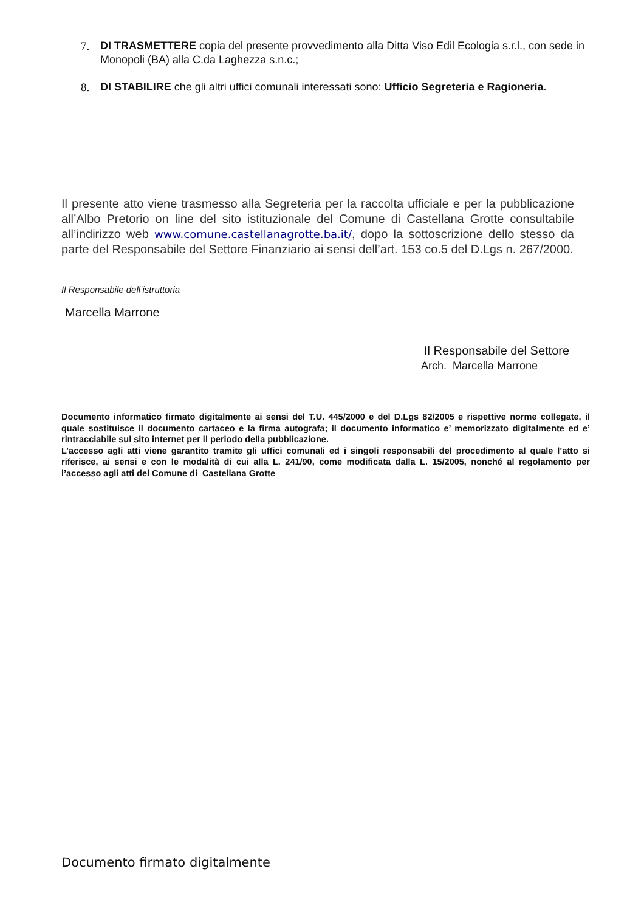7. DI TRASMETTERE copia del presente provvedimento alla Ditta Viso Edil Ecologia s.r.l., con sede in Monopoli (BA) alla C.da Laghezza s.n.c.;
8. DI STABILIRE che gli altri uffici comunali interessati sono: Ufficio Segreteria e Ragioneria.
Il presente atto viene trasmesso alla Segreteria per la raccolta ufficiale e per la pubblicazione all’Albo Pretorio on line del sito istituzionale del Comune di Castellana Grotte consultabile all’indirizzo web www.comune.castellanagrotte.ba.it/, dopo la sottoscrizione dello stesso da parte del Responsabile del Settore Finanziario ai sensi dell’art. 153 co.5 del D.Lgs n. 267/2000.
Il Responsabile dell’istruttoria
Marcella Marrone
Il Responsabile del Settore
Arch. Marcella Marrone
Documento informatico firmato digitalmente ai sensi del T.U. 445/2000 e del D.Lgs 82/2005 e rispettive norme collegate, il quale sostituisce il documento cartaceo e la firma autografa; il documento informatico e’ memorizzato digitalmente ed e’ rintracciabile sul sito internet per il periodo della pubblicazione.
L’accesso agli atti viene garantito tramite gli uffici comunali ed i singoli responsabili del procedimento al quale l’atto si riferisce, ai sensi e con le modalità di cui alla L. 241/90, come modificata dalla L. 15/2005, nonché al regolamento per l’accesso agli atti del Comune di Castellana Grotte
Documento firmato digitalmente